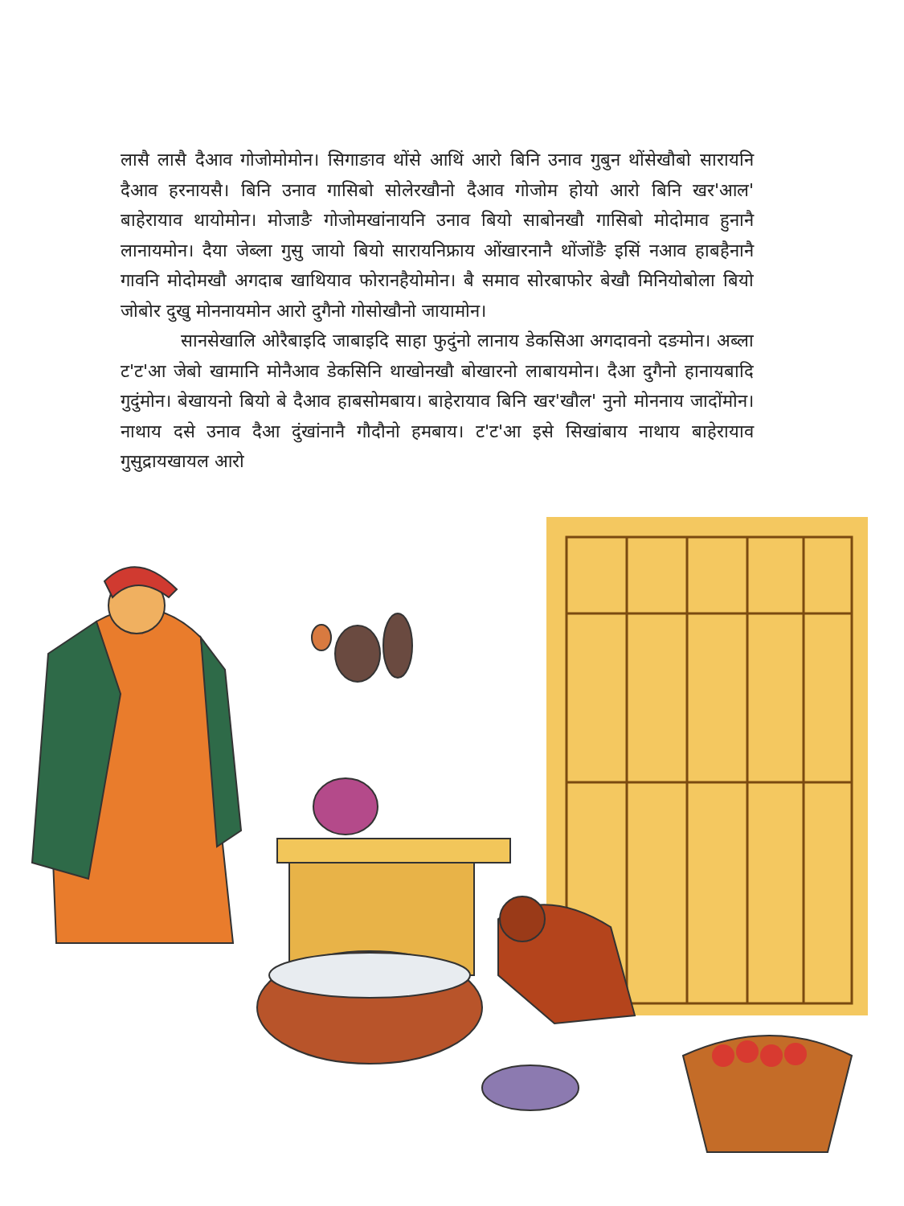लासै लासै दैआव गोजोमोमोन। सिगाङाव थोंसे आथिं आरो बिनि उनाव गुबुन थोंसेखौबो सारायनि दैआव हरनायसै। बिनि उनाव गासिबो सोलेरखौनो दैआव गोजोम होयो आरो बिनि खर'आल' बाहेरायाव थायोमोन। मोजाङै गोजोमखांनायनि उनाव बियो साबोनखौ गासिबो मोदोमाव हुनानै लानायमोन। दैया जेब्ला गुसु जायो बियो सारायनिफ्राय ओंखारनानै थोंजोंङै इसिं नआव हाबहैनानै गावनि मोदोमखौ अगदाब खाथियाव फोरानहैयोमोन। बै समाव सोरबाफोर बेखौ मिनियोबोला बियो जोबोर दुखु मोननायमोन आरो दुगैनो गोसोखौनो जायामोन।
सानसेखालि ओरैबाइदि जाबाइदि साहा फुदुंनो लानाय डेकसिआ अगदावनो दङमोन। अब्ला ट'ट'आ जेबो खामानि मोनैआव डेकसिनि थाखोनखौ बोखारनो लाबायमोन। दैआ दुगैनो हानायबादि गुदुंमोन। बेखायनो बियो बे दैआव हाबसोमबाय। बाहेरायाव बिनि खर'खौल' नुनो मोननाय जादोंमोन। नाथाय दसे उनाव दैआ दुंखांनानै गौदौनो हमबाय। ट'ट'आ इसे सिखांबाय नाथाय बाहेरायाव गुसुद्रायखायल आरो